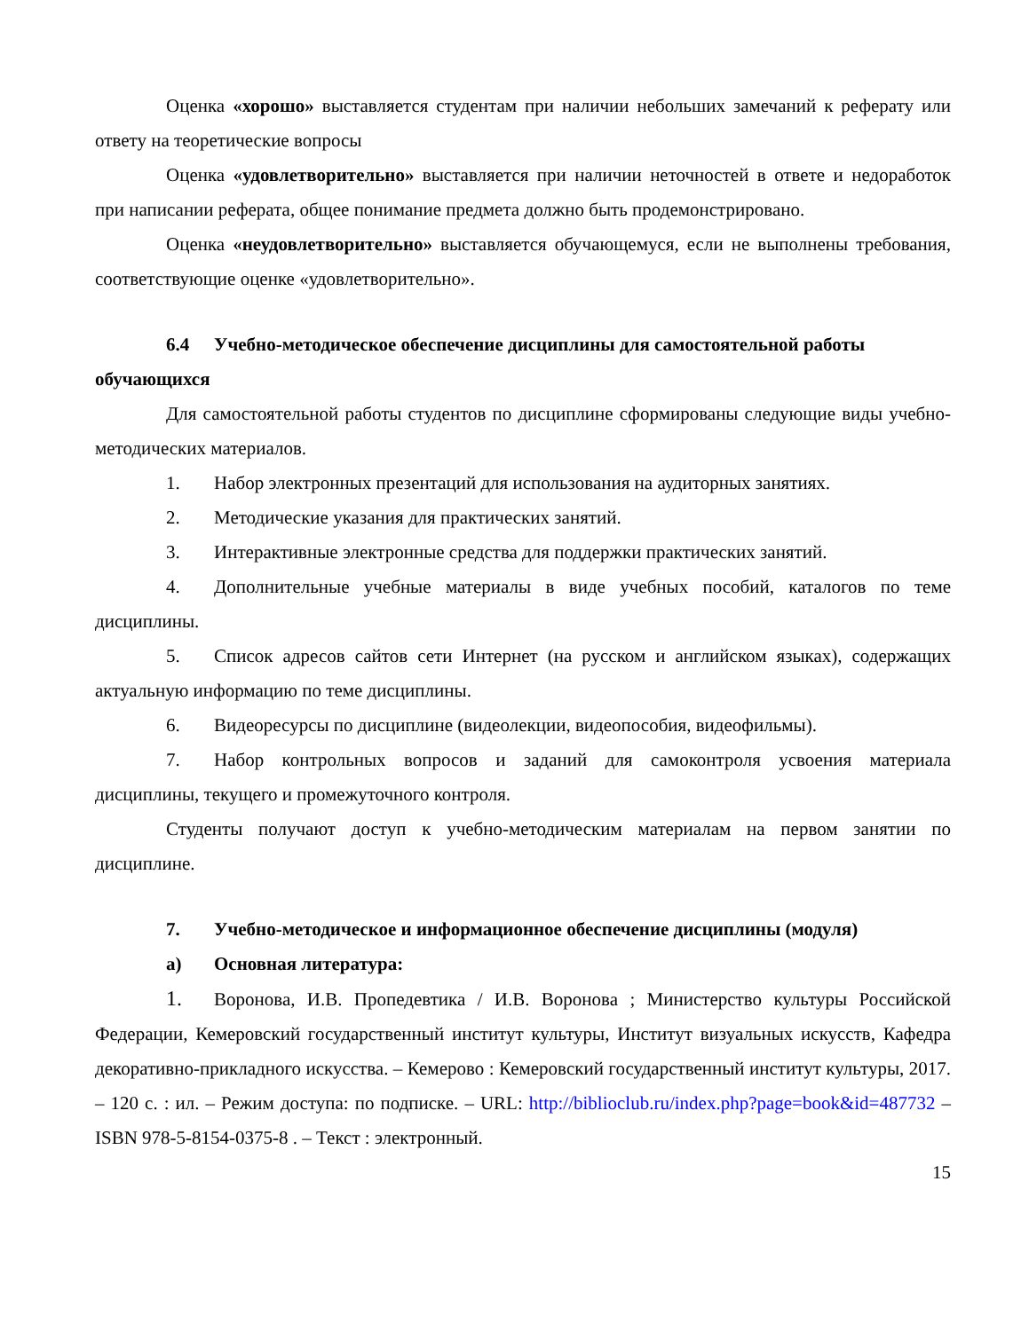Оценка «хорошо» выставляется студентам при наличии небольших замечаний к реферату или ответу на теоретические вопросы
Оценка «удовлетворительно» выставляется при наличии неточностей в ответе и недоработок при написании реферата, общее понимание предмета должно быть продемонстрировано.
Оценка «неудовлетворительно» выставляется обучающемуся, если не выполнены требования, соответствующие оценке «удовлетворительно».
6.4 Учебно-методическое обеспечение дисциплины для самостоятельной работы обучающихся
Для самостоятельной работы студентов по дисциплине сформированы следующие виды учебно-методических материалов.
1. Набор электронных презентаций для использования на аудиторных занятиях.
2. Методические указания для практических занятий.
3. Интерактивные электронные средства для поддержки практических занятий.
4. Дополнительные учебные материалы в виде учебных пособий, каталогов по теме дисциплины.
5. Список адресов сайтов сети Интернет (на русском и английском языках), содержащих актуальную информацию по теме дисциплины.
6. Видеоресурсы по дисциплине (видеолекции, видеопособия, видеофильмы).
7. Набор контрольных вопросов и заданий для самоконтроля усвоения материала дисциплины, текущего и промежуточного контроля.
Студенты получают доступ к учебно-методическим материалам на первом занятии по дисциплине.
7. Учебно-методическое и информационное обеспечение дисциплины (модуля)
а) Основная литература:
1. Воронова, И.В. Пропедевтика / И.В. Воронова ; Министерство культуры Российской Федерации, Кемеровский государственный институт культуры, Институт визуальных искусств, Кафедра декоративно-прикладного искусства. – Кемерово : Кемеровский государственный институт культуры, 2017. – 120 с. : ил. – Режим доступа: по подписке. – URL: http://biblioclub.ru/index.php?page=book&id=487732 – ISBN 978-5-8154-0375-8 . – Текст : электронный.
15